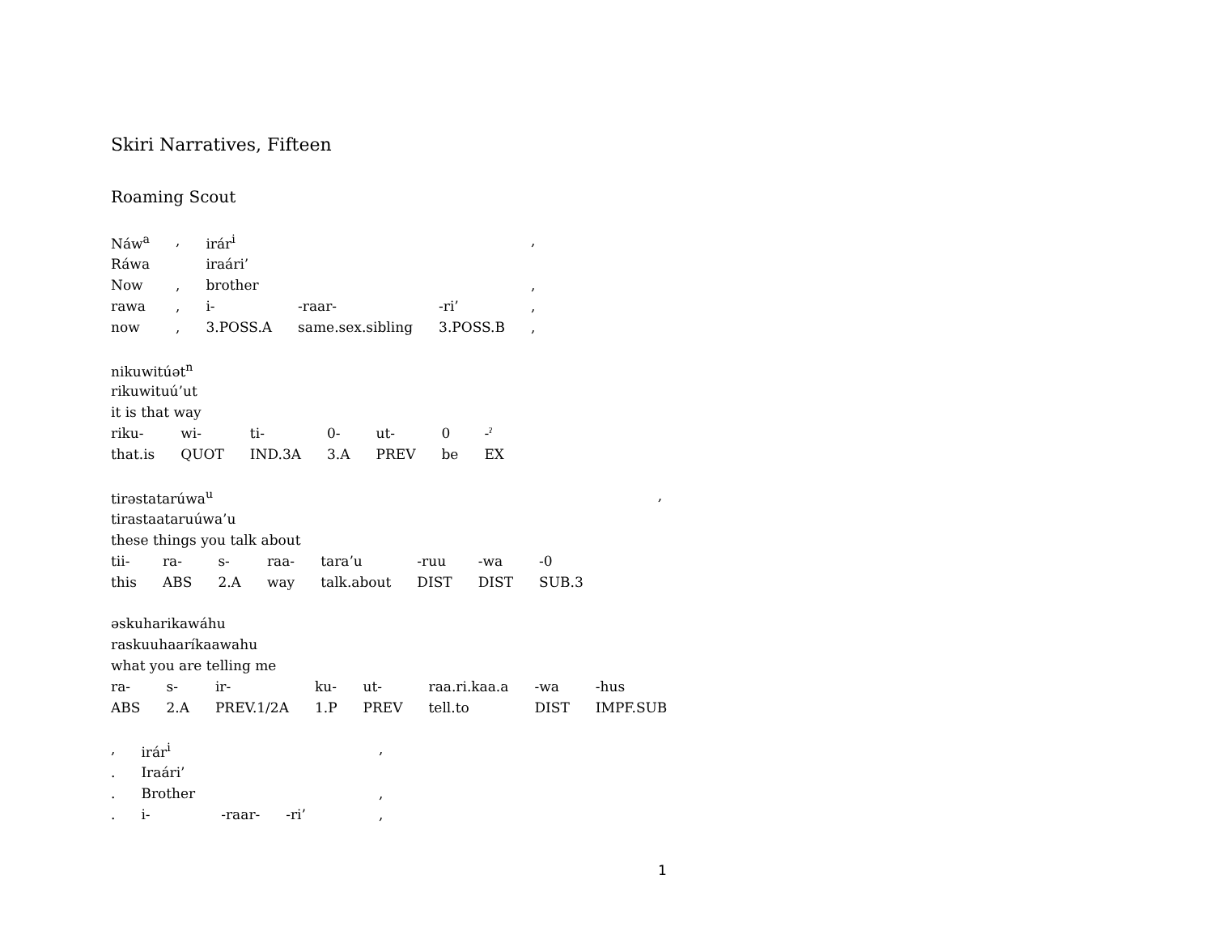Skiri Narratives, Fifteen
Roaming Scout
| Náw<sup>a</sup> | , | irár<sup>i</sup> | | | , |
| Ráwa | | iraári’ | | | |
| Now | , | brother | | | , |
| rawa | , | i- | -raar- | -ri’ | , |
| now | , | 3.POSS.A | same.sex.sibling | 3.POSS.B | , |
| nikuwitúət<sup>n</sup> | | | | | | |
| rikuwituú’ut | | | | | | |
| it is that way | | | | | | |
| riku- | wi- | ti- | 0- | ut- | 0 | -ˀ |
| that.is | QUOT | IND.3A | 3.A | PREV | be | EX |
| tirəstatarúwa<sup>u</sup> | | | | | | | | , |
| tirastaataruúwa’u | | | | | | | | |
| these things you talk about | | | | | | | | |
| tii- | ra- | s- | raa- | tara’u | -ruu | -wa | -0 | |
| this | ABS | 2.A | way | talk.about | DIST | DIST | SUB.3 | |
| əskuharikawáhu | | | | | | | |
| raskuuhaaríkaawahu | | | | | | | |
| what you are telling me | | | | | | | |
| ra- | s- | ir- | ku- | ut- | raa.ri.kaa.a | -wa | -hus |
| ABS | 2.A | PREV.1/2A | 1.P | PREV | tell.to | DIST | IMPF.SUB |
| , | irár<sup>i</sup> | | | , |
| . | Iraári’ | | | |
| . | Brother | | | , |
| . | i- | -raar- | -ri’ | , |
1